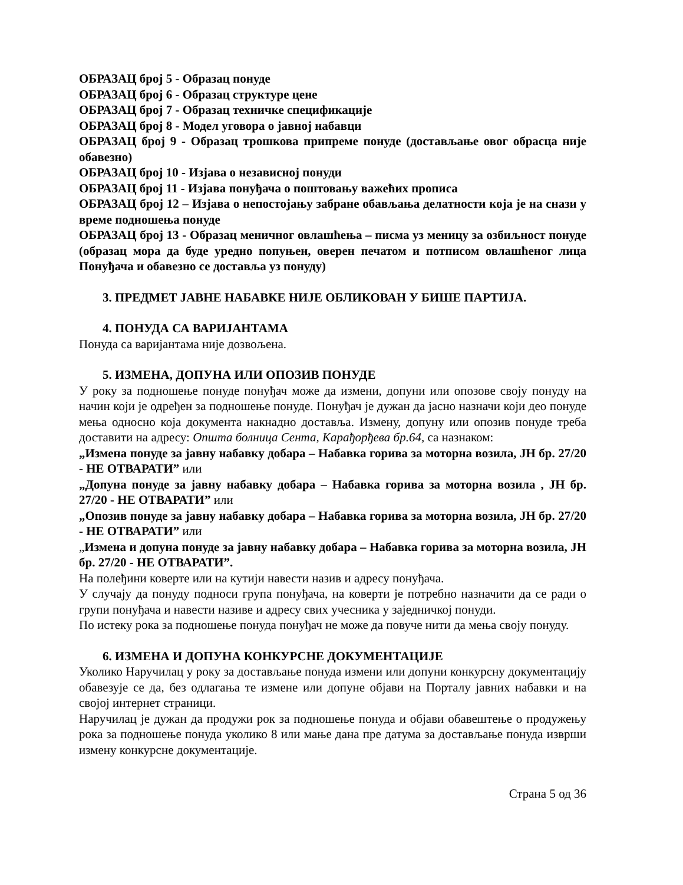ОБРАЗАЦ број 5 - Образац понуде
ОБРАЗАЦ број 6 - Образац структуре цене
ОБРАЗАЦ број 7 - Образац техничке спецификације
ОБРАЗАЦ број 8 - Модел уговора о јавној набавци
ОБРАЗАЦ број 9 - Образац трошкова припреме понуде (достављање овог обрасца није обавезно)
ОБРАЗАЦ број 10 - Изјава о независној понуди
ОБРАЗАЦ број 11 - Изјава понуђача о поштовању важећих прописа
ОБРАЗАЦ број 12 – Изјава о непостојању забране обављања делатности која је на снази у време подношења понуде
ОБРАЗАЦ број 13 - Образац меничног овлашћења – писма уз меницу за озбиљност понуде (образац мора да буде уредно попуњен, оверен печатом и потписом овлашћеног лица Понуђача и обавезно се доставља уз понуду)
3. ПРЕДМЕТ ЈАВНЕ НАБАВКЕ НИЈЕ ОБЛИКОВАН У БИШЕ ПАРТИЈА.
4. ПОНУДА СА ВАРИЈАНТАМА
Понуда са варијантама није дозвољена.
5. ИЗМЕНА, ДОПУНА ИЛИ ОПОЗИВ ПОНУДЕ
У року за подношење понуде понуђач може да измени, допуни или опозове своју понуду на начин који је одређен за подношење понуде. Понуђач је дужан да јасно назначи који део понуде мења односно која документа накнадно доставља. Измену, допуну или опозив понуде треба доставити на адресу: Општа болница Сента, Карађорђева бр.64, са назнаком:
„Измена понуде за јавну набавку добара – Набавка горива за моторна возила, ЈН бр. 27/20 - НЕ ОТВАРАТИ” или
„Допуна понуде за јавну набавку добара – Набавка горива за моторна возила , ЈН бр. 27/20 - НЕ ОТВАРАТИ” или
„Опозив понуде за јавну набавку добара – Набавка горива за моторна возила, ЈН бр. 27/20 - НЕ ОТВАРАТИ” или
„Измена и допуна понуде за јавну набавку добара – Набавка горива за моторна возила, ЈН бр. 27/20 - НЕ ОТВАРАТИ”.
На полеђини коверте или на кутији навести назив и адресу понуђача.
У случају да понуду подноси група понуђача, на коверти је потребно назначити да се ради о групи понуђача и навести називе и адресу свих учесника у заједничкој понуди.
По истеку рока за подношење понуда понуђач не може да повуче нити да мења своју понуду.
6. ИЗМЕНА И ДОПУНА КОНКУРСНЕ ДОКУМЕНТАЦИЈЕ
Уколико Наручилац у року за достављање понуда измени или допуни конкурсну документацију обавезује се да, без одлагања те измене или допуне објави на Порталу јавних набавки и на својој интернет страници.
Наручилац је дужан да продужи рок за подношење понуда и објави обавештење о продужењу рока за подношење понуда уколико 8 или мање дана пре датума за достављање понуда изврши измену конкурсне документације.
Страна 5 од 36